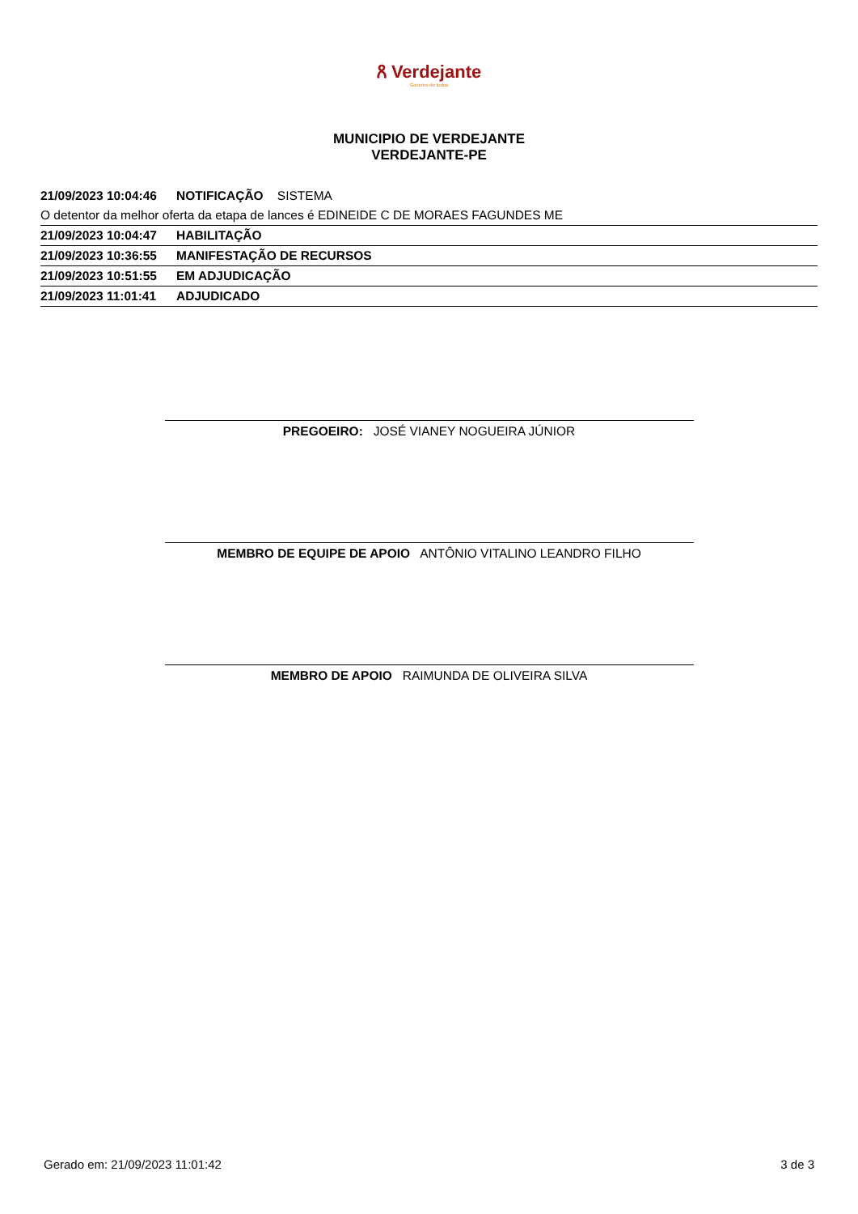ጸ Verdejante
Governo de todos
MUNICIPIO DE VERDEJANTE
VERDEJANTE-PE
| 21/09/2023 10:04:46 | NOTIFICAÇÃO SISTEMA |
| O detentor da melhor oferta da etapa de lances é EDINEIDE C DE MORAES FAGUNDES ME | |
| 21/09/2023 10:04:47 | HABILITAÇÃO |
| 21/09/2023 10:36:55 | MANIFESTAÇÃO DE RECURSOS |
| 21/09/2023 10:51:55 | EM ADJUDICAÇÃO |
| 21/09/2023 11:01:41 | ADJUDICADO |
PREGOEIRO: JOSÉ VIANEY NOGUEIRA JÚNIOR
MEMBRO DE EQUIPE DE APOIO ANTÔNIO VITALINO LEANDRO FILHO
MEMBRO DE APOIO RAIMUNDA DE OLIVEIRA SILVA
Gerado em: 21/09/2023 11:01:42 3 de 3